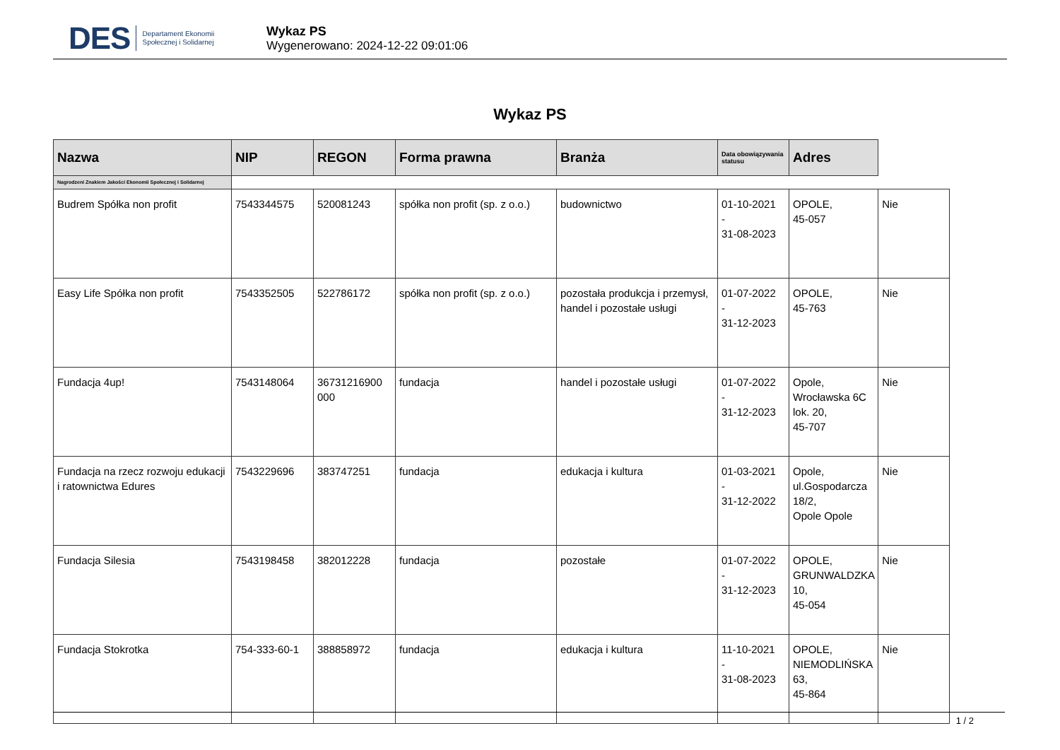DES Departament Ekonomii
Społecznej i Solidarnej
Wykaz PS
Wygenerowano: 2024-12-22 09:01:06
Wykaz PS
| Nazwa | NIP | REGON | Forma prawna | Branża | Data obowiązywania statusu | Adres | |
| --- | --- | --- | --- | --- | --- | --- | --- |
| Nagrodzeni Znakiem Jakości Ekonomii Społecznej i Solidarnej | | | | | | | |
| Budrem Spółka non profit | 7543344575 | 520081243 | spółka non profit (sp. z o.o.) | budownictwo | 01-10-2021 - 31-08-2023 | OPOLE, 45-057 | Nie |
| Easy Life Spółka non profit | 7543352505 | 522786172 | spółka non profit (sp. z o.o.) | pozostała produkcja i przemysł, handel i pozostałe usługi | 01-07-2022 - 31-12-2023 | OPOLE, 45-763 | Nie |
| Fundacja 4up! | 7543148064 | 36731216900 000 | fundacja | handel i pozostałe usługi | 01-07-2022 - 31-12-2023 | Opole, Wrocławska 6C lok. 20, 45-707 | Nie |
| Fundacja na rzecz rozwoju edukacji i ratownictwa Edures | 7543229696 | 383747251 | fundacja | edukacja i kultura | 01-03-2021 - 31-12-2022 | Opole, ul.Gospodarcza 18/2, Opole Opole | Nie |
| Fundacja Silesia | 7543198458 | 382012228 | fundacja | pozostałe | 01-07-2022 - 31-12-2023 | OPOLE, GRUNWALDZKA 10, 45-054 | Nie |
| Fundacja Stokrotka | 754-333-60-1 | 388858972 | fundacja | edukacja i kultura | 11-10-2021 - 31-08-2023 | OPOLE, NIEMODLIŃSKA 63, 45-864 | Nie |
1 / 2